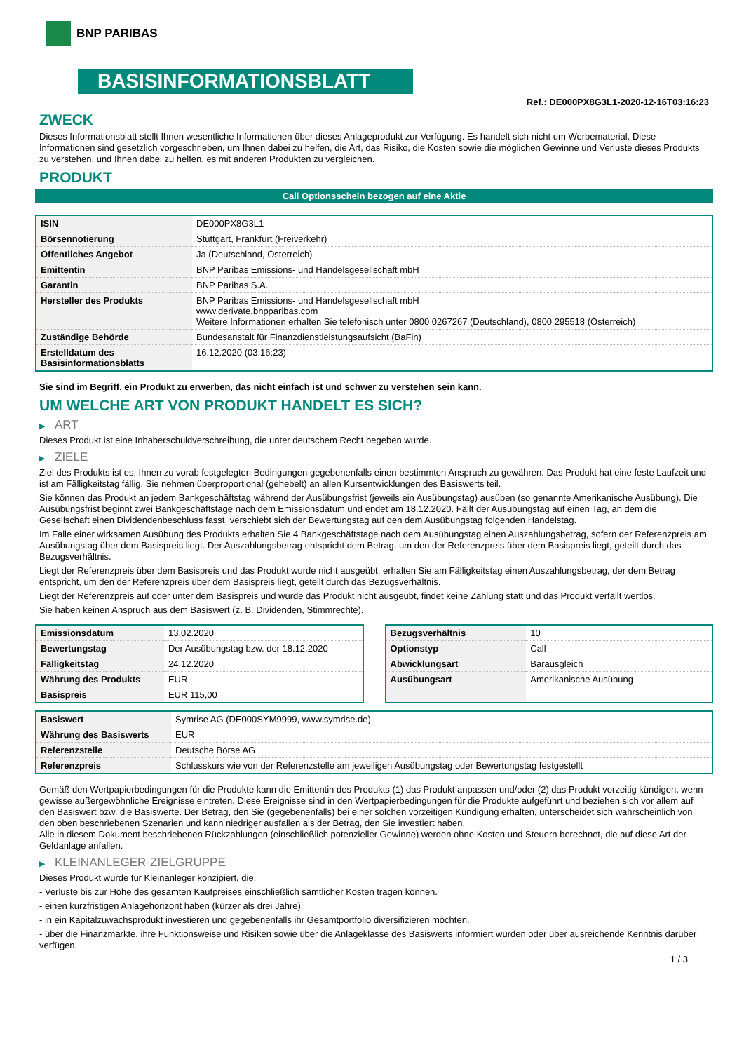BNP PARIBAS
BASISINFORMATIONSBLATT
Ref.: DE000PX8G3L1-2020-12-16T03:16:23
ZWECK
Dieses Informationsblatt stellt Ihnen wesentliche Informationen über dieses Anlageprodukt zur Verfügung. Es handelt sich nicht um Werbematerial. Diese Informationen sind gesetzlich vorgeschrieben, um Ihnen dabei zu helfen, die Art, das Risiko, die Kosten sowie die möglichen Gewinne und Verluste dieses Produkts zu verstehen, und Ihnen dabei zu helfen, es mit anderen Produkten zu vergleichen.
PRODUKT
Call Optionsschein bezogen auf eine Aktie
| ISIN | DE000PX8G3L1 |
| Börsennotierung | Stuttgart, Frankfurt (Freiverkehr) |
| Öffentliches Angebot | Ja (Deutschland, Österreich) |
| Emittentin | BNP Paribas Emissions- und Handelsgesellschaft mbH |
| Garantin | BNP Paribas S.A. |
| Hersteller des Produkts | BNP Paribas Emissions- und Handelsgesellschaft mbH www.derivate.bnpparibas.com Weitere Informationen erhalten Sie telefonisch unter 0800 0267267 (Deutschland), 0800 295518 (Österreich) |
| Zuständige Behörde | Bundesanstalt für Finanzdienstleistungsaufsicht (BaFin) |
| Erstelldatum des Basisinformationsblatts | 16.12.2020 (03:16:23) |
Sie sind im Begriff, ein Produkt zu erwerben, das nicht einfach ist und schwer zu verstehen sein kann.
UM WELCHE ART VON PRODUKT HANDELT ES SICH?
▶ ART
Dieses Produkt ist eine Inhaberschuldverschreibung, die unter deutschem Recht begeben wurde.
▶ ZIELE
Ziel des Produkts ist es, Ihnen zu vorab festgelegten Bedingungen gegebenenfalls einen bestimmten Anspruch zu gewähren. Das Produkt hat eine feste Laufzeit und ist am Fälligkeitstag fällig. Sie nehmen überproportional (gehebelt) an allen Kursentwicklungen des Basiswerts teil.
Sie können das Produkt an jedem Bankgeschäftstag während der Ausübungsfrist (jeweils ein Ausübungstag) ausüben (so genannte Amerikanische Ausübung). Die Ausübungsfrist beginnt zwei Bankgeschäftstage nach dem Emissionsdatum und endet am 18.12.2020. Fällt der Ausübungstag auf einen Tag, an dem die Gesellschaft einen Dividendenbeschluss fasst, verschiebt sich der Bewertungstag auf den dem Ausübungstag folgenden Handelstag.
Im Falle einer wirksamen Ausübung des Produkts erhalten Sie 4 Bankgeschäftstage nach dem Ausübungstag einen Auszahlungsbetrag, sofern der Referenzpreis am Ausübungstag über dem Basispreis liegt. Der Auszahlungsbetrag entspricht dem Betrag, um den der Referenzpreis über dem Basispreis liegt, geteilt durch das Bezugsverhältnis.
Liegt der Referenzpreis über dem Basispreis und das Produkt wurde nicht ausgeübt, erhalten Sie am Fälligkeitstag einen Auszahlungsbetrag, der dem Betrag entspricht, um den der Referenzpreis über dem Basispreis liegt, geteilt durch das Bezugsverhältnis.
Liegt der Referenzpreis auf oder unter dem Basispreis und wurde das Produkt nicht ausgeübt, findet keine Zahlung statt und das Produkt verfällt wertlos.
Sie haben keinen Anspruch aus dem Basiswert (z. B. Dividenden, Stimmrechte).
| Emissionsdatum | 13.02.2020 |
| Bewertungstag | Der Ausübungstag bzw. der 18.12.2020 |
| Fälligkeitstag | 24.12.2020 |
| Währung des Produkts | EUR |
| Basispreis | EUR 115,00 |
| Bezugsverhältnis | 10 |
| Optionstyp | Call |
| Abwicklungsart | Barausgleich |
| Ausübungsart | Amerikanische Ausübung |
| Basiswert | Symrise AG (DE000SYM9999, www.symrise.de) |
| Währung des Basiswerts | EUR |
| Referenzstelle | Deutsche Börse AG |
| Referenzpreis | Schlusskurs wie von der Referenzstelle am jeweiligen Ausübungstag oder Bewertungstag festgestellt |
Gemäß den Wertpapierbedingungen für die Produkte kann die Emittentin des Produkts (1) das Produkt anpassen und/oder (2) das Produkt vorzeitig kündigen, wenn gewisse außergewöhnliche Ereignisse eintreten. Diese Ereignisse sind in den Wertpapierbedingungen für die Produkte aufgeführt und beziehen sich vor allem auf den Basiswert bzw. die Basiswerte. Der Betrag, den Sie (gegebenenfalls) bei einer solchen vorzeitigen Kündigung erhalten, unterscheidet sich wahrscheinlich von den oben beschriebenen Szenarien und kann niedriger ausfallen als der Betrag, den Sie investiert haben.
Alle in diesem Dokument beschriebenen Rückzahlungen (einschließlich potenzieller Gewinne) werden ohne Kosten und Steuern berechnet, die auf diese Art der Geldanlage anfallen.
▶ KLEINANLEGER-ZIELGRUPPE
Dieses Produkt wurde für Kleinanleger konzipiert, die:
- Verluste bis zur Höhe des gesamten Kaufpreises einschließlich sämtlicher Kosten tragen können.
- einen kurzfristigen Anlagehorizont haben (kürzer als drei Jahre).
- in ein Kapitalzuwachsprodukt investieren und gegebenenfalls ihr Gesamtportfolio diversifizieren möchten.
- über die Finanzmärkte, ihre Funktionsweise und Risiken sowie über die Anlageklasse des Basiswerts informiert wurden oder über ausreichende Kenntnis darüber verfügen.
1 / 3